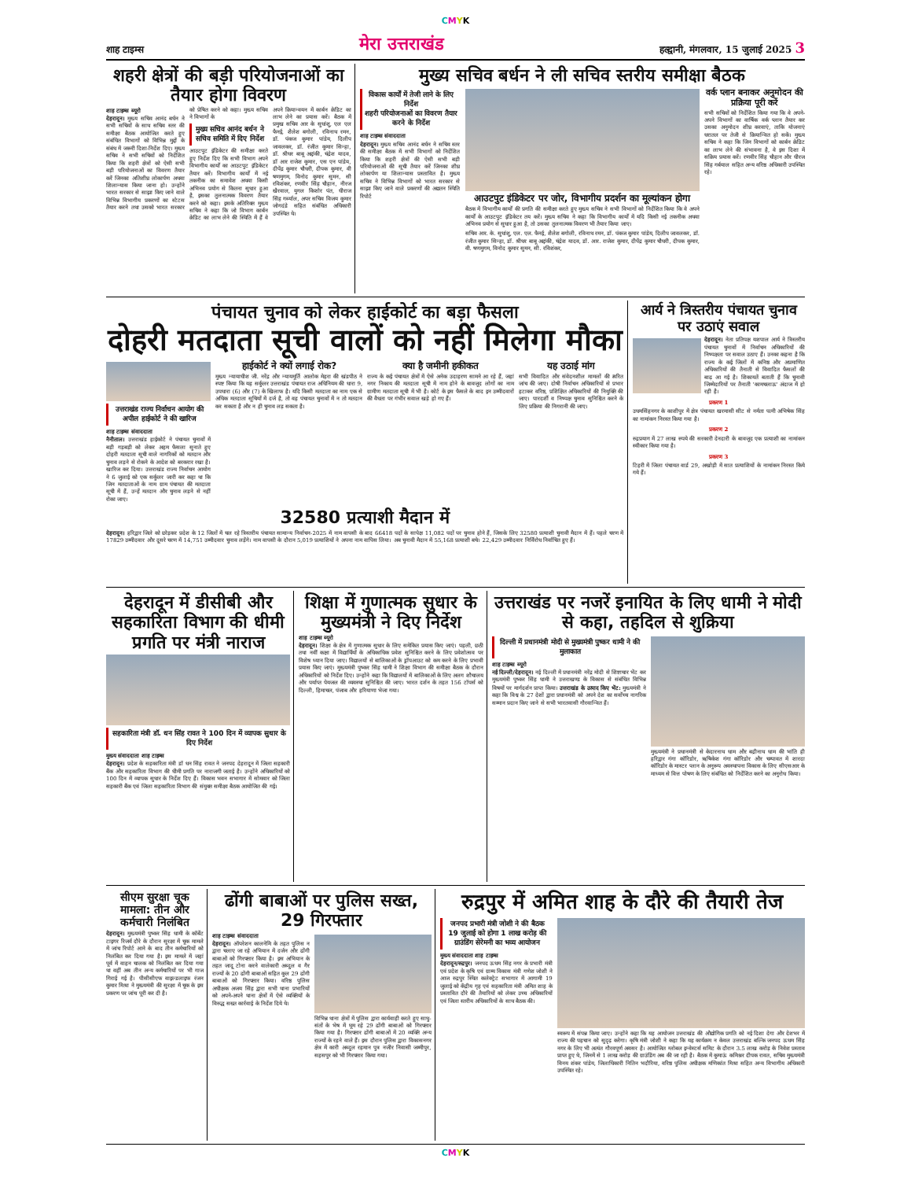CMYK
शाह टाइम्स मेरा उत्तराखंड हल्द्वानी, मंगलवार, 15 जुलाई 2025 3
शहरी क्षेत्रों की बड़ी परियोजनाओं का तैयार होगा विवरण
शाह टाइम्स ब्यूरो
देहरादून। मुख्य सचिव आनंद बर्धन ने सभी सचिवों के साथ सचिव स्तर की समीक्षा बैठक आयोजित करते हुए संबंधित विभागों को विभिन्न मुद्दों के संबंध में जरूरी दिशा-निर्देश दिए। मुख्य सचिव ने सभी सचिवों को निर्देशित किया कि शहरी क्षेत्रों को ऐसी सभी बड़ी परियोजनाओं का विवरण तैयार करें जिनका अतिशीघ्र लोकार्पण अथवा शिलान्यास किया जाना हो। उन्होंने भारत सरकार से साझा किए जाने वाले विभिन्न विभागीय प्रकरणों का स्टेटस तैयार करने तथा उसको भारत सरकार को प्रेषित करने को कहा। मुख्य सचिव ने विभागों के
मुख्य सचिव आनंद बर्धन ने सचिव समिति में दिए निर्देश
आउटपुट इंडिकेटर की समीक्षा करते हुए निर्देश दिए कि सभी विभाग अपने विभागीय कार्यों का आउटपुट इंडिकेटर तैयार करें। विभागीय कार्यों में नई तकनीक का समावेश अथवा किसी अभिनव प्रयोग से कितना सुधार हुआ है, इसका तुलनात्मक विवरण तैयार करने को कहा। इसके अतिरिक्त मुख्य सचिव ने कहा कि जो विभाग कार्बन क्रेडिट का लाभ लेने की स्थिति में हैं वे अपने क्रियान्वयन में कार्बन क्रेडिट का लाभ लेने का प्रयास करें। बैठक में प्रमुख सचिव आर के सुधांशु, एल एल फैनई, शैलेश बगोली, रविनाथ रमन, डॉ. पंकज कुमार पांडेय, दिलीप जावलकर, डॉ. रंजीत कुमार सिन्हा, डॉ. श्रीधर बाबू अद्दांकी, चंद्रेश यादव, डॉ आर राजेश कुमार, एस एन पांडेय, दीपेंद्र कुमार चौधरी, दीपक कुमार, वी षणमुगम, विनोद कुमार सुमन, सी रविशंकर, रणवीर सिंह चौहान, नीरज खैरवाल, युगल किशोर पंत, धीराज सिंह गर्ब्याल, अपर सचिव विजय कुमार जोगदंडे सहित संबंधित अधिकारी उपस्थित थे।
मुख्य सचिव बर्धन ने ली सचिव स्तरीय समीक्षा बैठक
विकास कार्यों में तेजी लाने के लिए निर्देश
शहरी परियोजनाओं का विवरण तैयार करने के निर्देश
शाह टाइम्स संवाददाता
देहरादून। मुख्य सचिव आनंद बर्धन ने सचिव स्तर की समीक्षा बैठक में सभी विभागों को निर्देशित किया कि शहरी क्षेत्रों की ऐसी सभी बड़ी परियोजनाओं की सूची तैयार करें जिनका शीघ्र लोकार्पण या शिलान्यास प्रस्तावित है। मुख्य सचिव ने विभिन्न विभागों को भारत सरकार से साझा किए जाने वाले प्रकरणों की अद्यतन स्थिति रिपोर्ट
आउटपुट इंडिकेटर पर जोर, विभागीय प्रदर्शन का मूल्यांकन होगा
बैठक में विभागीय कार्यों की प्रगति की समीक्षा करते हुए मुख्य सचिव ने सभी विभागों को निर्देशित किया कि वे अपने कार्यों के आउटपुट इंडिकेटर तय करें। मुख्य सचिव ने कहा कि विभागीय कार्यों में यदि किसी नई तकनीक अथवा अभिनव प्रयोग से सुधार हुआ है, तो उसका तुलनात्मक विवरण भी तैयार किया जाए।
सचिव आर. के. सुधांशु, एल. एल. फैनई, शैलेश बगोली, रविनाथ रमन, डॉ. पंकज कुमार पांडेय, दिलीप जावलकर, डॉ. रंजीत कुमार सिन्हा, डॉ. श्रीधर बाबू अद्दांकी, चंद्रेश यादव, डॉ. आर. राजेश कुमार, दीपेंद्र कुमार चौधरी, दीपक कुमार, वी. षणमुगम, विनोद कुमार सुमन, सी. रविशंकर,
वर्क प्लान बनाकर अनुमोदन की प्रक्रिया पूरी करें
सभी सचिवों को निर्देशित किया गया कि वे अपने-अपने विभागों का वार्षिक वर्क प्लान तैयार कर उसका अनुमोदन शीघ्र करवाएं, ताकि योजनाएं धरातल पर तेजी से क्रियान्वित हो सकें। मुख्य सचिव ने कहा कि जिन विभागों को कार्बन क्रेडिट का लाभ लेने की संभावना है, वे इस दिशा में सक्रिय प्रयास करें। रणवीर सिंह चौहान और धीरज सिंह गर्बयाल सहित अन्य वरिष्ठ अधिकारी उपस्थित रहे।
पंचायत चुनाव को लेकर हाईकोर्ट का बड़ा फैसला
दोहरी मतदाता सूची वालों को नहीं मिलेगा मौका
उत्तराखंड राज्य निर्वाचन आयोग की अपील हाईकोर्ट ने की खारिज
शाह टाइम्स संवाददाता
नैनीताल। उत्तराखंड हाईकोर्ट ने पंचायत चुनावों में बड़ी गड़बड़ी को लेकर अहम फैसला सुनाते हुए दोहरी मतदाता सूची वाले नागरिकों को मतदान और चुनाव लड़ने से रोकने के आदेश को बरकरार रखा है। खारिज कर दिया। उत्तराखंड राज्य निर्वाचन आयोग ने 6 जुलाई को एक सर्कुलर जारी कर कहा था कि जिन मतदाताओं के नाम ग्राम पंचायत की मतदाता सूची में हैं, उन्हें मतदान और चुनाव लड़ने से नहीं रोका जाए।
हाईकोर्ट ने क्यों लगाई रोक?
मुख्य न्यायाधीश जी. नरेंद्र और न्यायमूर्ति आलोक मेहरा की खंडपीठ ने स्पष्ट किया कि यह सर्कुलर उत्तराखंड पंचायत राज अधिनियम की धारा 9, उपधारा (6) और (7) के खिलाफ है। यदि किसी मतदाता का नाम एक से अधिक मतदाता सूचियों में दर्ज है, तो वह पंचायत चुनावों में न तो मतदान कर सकता है और न ही चुनाव लड़ सकता है।
क्या है जमीनी हकीकत
राज्य के कई पंचायत क्षेत्रों में ऐसे अनेक उदाहरण सामने आ रहे हैं, जहां नगर निकाय की मतदाता सूची में नाम होने के बावजूद लोगों का नाम ग्रामीण मतदाता सूची में भी है। कोर्ट के इस फैसले के बाद इन उम्मीदवारों की वैधता पर गंभीर सवाल खड़े हो गए हैं।
यह उठाई मांग
सभी विवादित और संवेदनशील मामलों की त्वरित जांच की जाए। दोषी निर्वाचन अधिकारियों से प्रभार हटाकर वरिष्ठ, प्रशिक्षित अधिकारियों की नियुक्ति की जाए। पारदर्शी व निष्पक्ष चुनाव सुनिश्चित करने के लिए प्रक्रिया की निगरानी की जाए।
32580 प्रत्याशी मैदान में
देहरादून। हरिद्वार जिले को छोड़कर प्रदेश के 12 जिलों में चल रहे त्रिस्तरीय पंचायत सामान्य निर्वाचन-2025 में नाम वापसी के बाद 66418 पदों के सापेक्ष 11,082 पदों पर चुनाव होने हैं, जिसके लिए 32580 प्रत्याशी चुनावी मैदान में हैं। पहले चरण में 17829 उम्मीदवार और दूसरे चरण में 14,751 उम्मीदवार चुनाव लड़ेंगे। नाम वापसी के दौरान 5,019 प्रत्याशियों ने अपना नाम वापिस लिया। अब चुनावी मैदान में 55,168 प्रत्याशी बचे। 22,429 उम्मीदवार निर्विरोध निर्वाचित हुए हैं।
आर्य ने त्रिस्तरीय पंचायत चुनाव पर उठाएं सवाल
देहरादून। नेता प्रतिपक्ष यशपाल आर्य ने त्रिस्तरीय पंचायत चुनावों में निर्वाचन अधिकारियों की निष्पक्षता पर सवाल उठाए हैं। उनका कहना है कि राज्य के कई जिलों में कनिष्ठ और अप्रमाणित अधिकारियों की तैनाती से विवादित फैसलों की बाढ़ आ गई है। शिकायतें बताती हैं कि चुनावी जिम्मेदारियों पर तैनाती 'कामचलाऊ' अंदाज में हो रही है।
प्रकरण 1
उधमसिंहनगर के काशीपुर में क्षेत्र पंचायत खरमासी सीट से नर्मता पत्नी अभिषेक सिंह का नामांकन निरस्त किया गया है।
प्रकरण 2
रुद्रप्रयाग में 27 लाख रुपये की सरकारी देनदारी के बावजूद एक प्रत्याशी का नामांकन स्वीकार किया गया है।
प्रकरण 3
टिहरी में जिला पंचायत वार्ड 29, अखोड़ी में सात प्रत्याशियों के नामांकन निरस्त किये गये हैं।
देहरादून में डीसीबी और सहकारिता विभाग की धीमी प्रगति पर मंत्री नाराज
सहकारिता मंत्री डॉ. धन सिंह रावत ने 100 दिन में व्यापक सुधार के दिए निर्देश
मुख्य संवाददाता शाह टाइम्स
देहरादून। प्रदेश के सहकारिता मंत्री डॉ धन सिंह रावत ने जनपद देहरादून में जिला सहकारी बैंक और सहकारिता विभाग की धीमी प्रगति पर नाराजगी जताई है। उन्होंने अधिकारियों को 100 दिन में व्यापक सुधार के निर्देश दिए हैं। विकास भवन सभागार में सोमवार को जिला सहकारी बैंक एवं जिला सहकारिता विभाग की संयुक्त समीक्षा बैठक आयोजित की गई।
शिक्षा में गुणात्मक सुधार के मुख्यमंत्री ने दिए निर्देश
शाह टाइम्स ब्यूरो
देहरादून। शिक्षा के क्षेत्र में गुणात्मक सुधार के लिए समेकित प्रयास किए जाएं। पहली, छठी तथा नवीं कक्षा में विद्यार्थियों के अधिकाधिक प्रवेश सुनिश्चित करने के लिए प्रवेशोत्सव पर विशेष ध्यान दिया जाए। विद्यालयों से बालिकाओं के ड्रॉपआउट को कम करने के लिए प्रभावी प्रयास किए जाएं। मुख्यमंत्री पुष्कर सिंह धामी ने शिक्षा विभाग की समीक्षा बैठक के दौरान अधिकारियों को निर्देश दिए। उन्होंने कहा कि विद्यालयों में बालिकाओं के लिए अलग शौचालय और पर्याप्त पेयजल की व्यवस्था सुनिश्चित की जाए। भारत दर्शन के तहत 156 टॉपर्स को दिल्ली, हिमाचल, पंजाब और हरियाणा भेजा गया।
उत्तराखंड पर नजरें इनायित के लिए धामी ने मोदी से कहा, तहदिल से शुक्रिया
दिल्ली में प्रधानमंत्री मोदी से मुख्यमंत्री पुष्कर धामी ने की मुलाकात
शाह टाइम्स ब्यूरो
नई दिल्ली/देहरादून। नई दिल्ली में प्रधानमंत्री नरेंद्र मोदी से शिष्टाचार भेंट कर मुख्यमंत्री पुष्कर सिंह धामी ने उत्तराखण्ड के विकास से संबंधित विभिन्न विषयों पर मार्गदर्शन प्राप्त किया। उत्तराखंड के उत्पाद किए भेंट: मुख्यमंत्री ने कहा कि विश्व के 27 देशों द्वारा प्रधानमंत्री को अपने देश का सर्वोच्च नागरिक सम्मान प्रदान किए जाने से सभी भारतवासी गौरवान्वित हैं।
मुख्यमंत्री ने प्रधानमंत्री से केदारनाथ धाम और बद्रीनाथ धाम की भांति ही हरिद्वार गंगा कॉरिडोर, ऋषिकेश गंगा कॉरिडोर और चम्पावत में शारदा कॉरिडोर के मास्टर प्लान के अनुरूप अवस्थापना विकास के लिए सीएसआर के माध्यम से वित्त पोषण के लिए संबंधित को निर्देशित करने का अनुरोध किया।
सीएम सुरक्षा चूक मामला: तीन और कर्मचारी निलंबित
देहरादून। मुख्यमंत्री पुष्कर सिंह धामी के कॉर्बेट टाइगर रिजर्व दौरे के दौरान सुरक्षा में चूक मामले में जांच रिपोर्ट आने के बाद तीन कर्मचारियों को निलंबित कर दिया गया है। इस मामले में जहां पूर्व में वाहन चालक को निलंबित कर दिया गया था वहीं अब तीन अन्य कर्मचारियों पर भी गाज गिराई गई है। पीसीसीएफ वाइल्डलाइफ रंजन कुमार मिश्रा ने मुख्यमंत्री की सुरक्षा में चूक के इस प्रकरण पर जांच पूरी कर दी है।
ढोंगी बाबाओं पर पुलिस सख्त, 29 गिरफ्तार
शाह टाइम्स संवाददाता
देहरादून। ऑपरेशन कालनेमि के तहत पुलिस न द्वारा चलाए जा रहे अभियान में दर्जन और ढोंगी बाबाओं को गिरफ्तार किया है। इस अभियान के तहत जादू टोना करने वालेकारी अब्दुल व गैर राज्यों के 20 ढोंगी बाबाओं सहित कुल 29 ढोंगी बाबाओं को गिरफ्तार किया। वरिष्ठ पुलिस अधीक्षक अजय सिंह द्वारा सभी थाना प्रभारियों को अपने-अपने थाना क्षेत्रों में ऐसे व्यक्तियों के विरुद्ध सख्त कार्रवाई के निर्देश दिये थे।
विभिन्न थाना क्षेत्रों में पुलिस द्वारा कार्यवाही करते हुए साधु-संतों के भेष में घूम रहे 29 ढोंगी बाबाओं को गिरफ्तार किया गया है। गिरफ्तार ढोंगी बाबाओं में 20 व्यक्ति अन्य राज्यों के रहने वाले हैं। इस दौरान पुलिस द्वारा विकासनगर क्षेत्र में कारी अब्दुल रहमान पुत्र नजीर निवासी जम्मीपुर, सहसपुर को भी गिरफ्तार किया गया।
रुद्रपुर में अमित शाह के दौरे की तैयारी तेज
जनपद प्रभारी मंत्री जोशी ने की बैठक
19 जुलाई को होगा 1 लाख करोड़ की ग्राउंडिंग सेरेमनी का भव्य आयोजन
मुख्य संवाददाता शाह टाइम्स
देहरादून/रुद्रपुर। जनपद ऊधम सिंह नगर के प्रभारी मंत्री एवं प्रदेश के कृषि एवं ग्राम्य विकास मंत्री गणेश जोशी ने आज रुद्रपुर स्थित कलेक्ट्रेट सभागार में आगामी 19 जुलाई को केंद्रीय गृह एवं सहकारिता मंत्री अमित शाह के प्रस्तावित दौरे की तैयारियों को लेकर उच्च अधिकारियों एवं जिला स्तरीय अधिकारियों के साथ बैठक की।
स्वरूप में संपन्न किया जाए। उन्होंने कहा कि यह आयोजन उत्तराखंड की औद्योगिक प्रगति को नई दिशा देगा और देशभर में राज्य की पहचान को सुदृढ़ करेगा। कृषि मंत्री जोशी ने कहा कि यह कार्यक्रम न केवल उत्तराखंड बल्कि जनपद ऊधम सिंह नगर के लिए भी अत्यंत गौरवपूर्ण अवसर है। आयोजित ग्लोबल इन्वेस्टर्स समिट के दौरान 3.5 लाख करोड़ के निवेश प्रस्ताव प्राप्त हुए थे, जिनमें से 1 लाख करोड़ की ग्राउंडिंग अब की जा रही है। बैठक में कुमाऊं कमिश्नर दीपक रावत, सचिव मुख्यमंत्री विनय शंकर पांडेय, जिलाधिकारी नितिन भदौरिया, वरिष्ठ पुलिस अधीक्षक मणिकांत मिश्रा सहित अन्य विभागीय अधिकारी उपस्थित रहे।
CMYK